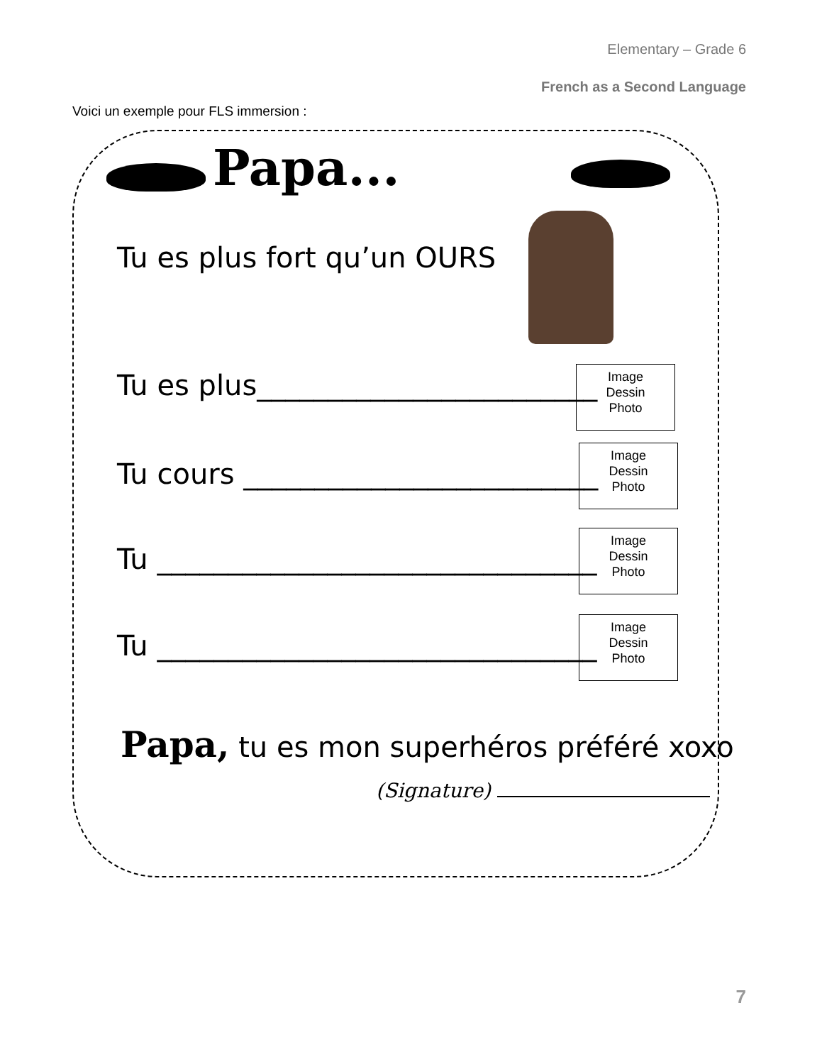Elementary – Grade 6
French as a Second Language
Voici un exemple pour FLS immersion :
Papa...
Tu es plus fort qu’un OURS
Tu es plus________________________
Image
Dessin
Photo
Tu cours _________________________
Image
Dessin
Photo
Tu _______________________________
Image
Dessin
Photo
Tu _______________________________
Image
Dessin
Photo
Papa, tu es mon superhéros préféré xoxo
(Signature)
7